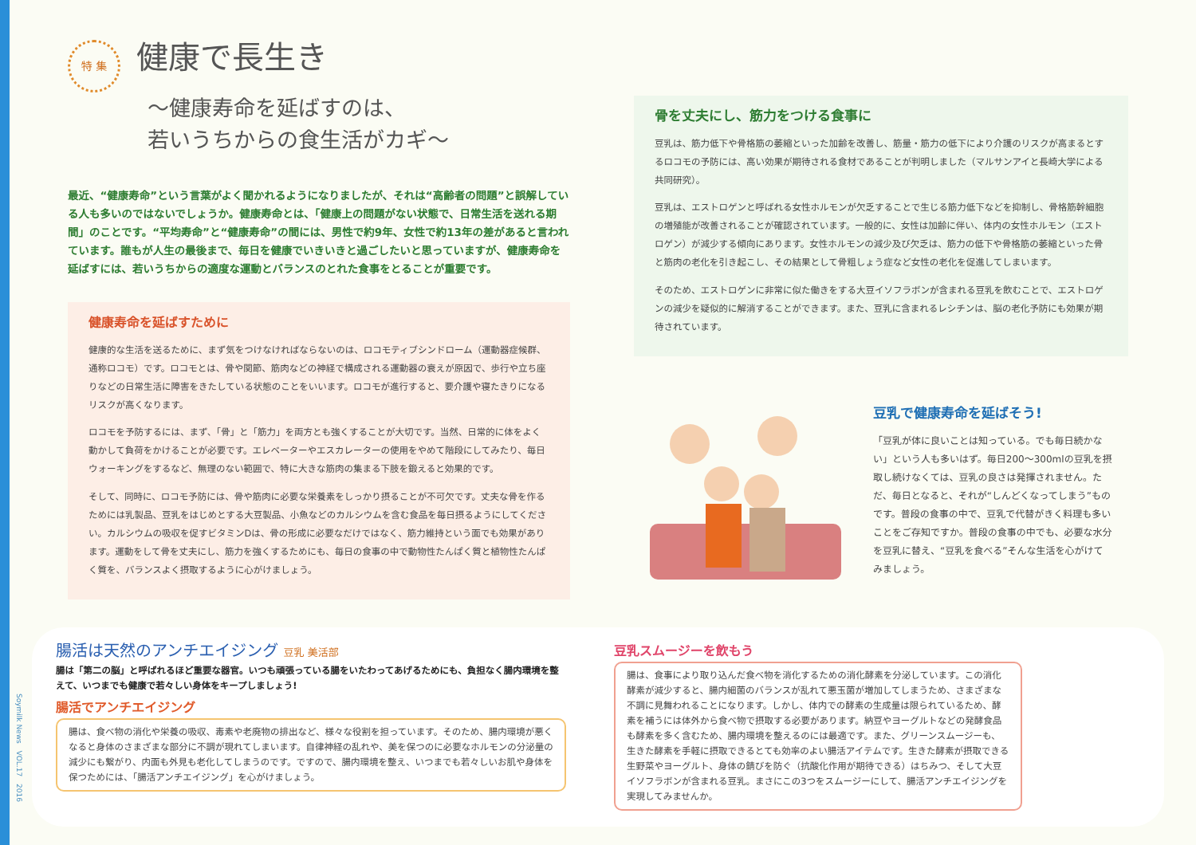特 集
健康で長生き
～健康寿命を延ばすのは、
若いうちからの食生活がカギ～
最近、“健康寿命”という言葉がよく聞かれるようになりましたが、それは“高齢者の問題”と誤解している人も多いのではないでしょうか。健康寿命とは、「健康上の問題がない状態で、日常生活を送れる期間」のことです。“平均寿命”と“健康寿命”の間には、男性で約9年、女性で約13年の差があると言われています。誰もが人生の最後まで、毎日を健康でいきいきと過ごしたいと思っていますが、健康寿命を延ばすには、若いうちからの適度な運動とバランスのとれた食事をとることが重要です。
健康寿命を延ばすために
健康的な生活を送るために、まず気をつけなければならないのは、ロコモティブシンドローム（運動器症候群、通称ロコモ）です。ロコモとは、骨や関節、筋肉などの神経で構成される運動器の衰えが原因で、歩行や立ち座りなどの日常生活に障害をきたしている状態のことをいいます。ロコモが進行すると、要介護や寝たきりになるリスクが高くなります。
ロコモを予防するには、まず、「骨」と「筋力」を両方とも強くすることが大切です。当然、日常的に体をよく動かして負荷をかけることが必要です。エレベーターやエスカレーターの使用をやめて階段にしてみたり、毎日ウォーキングをするなど、無理のない範囲で、特に大きな筋肉の集まる下肢を鍛えると効果的です。
そして、同時に、ロコモ予防には、骨や筋肉に必要な栄養素をしっかり摂ることが不可欠です。丈夫な骨を作るためには乳製品、豆乳をはじめとする大豆製品、小魚などのカルシウムを含む食品を毎日摂るようにしてください。カルシウムの吸収を促すビタミンDは、骨の形成に必要なだけではなく、筋力維持という面でも効果があります。運動をして骨を丈夫にし、筋力を強くするためにも、毎日の食事の中で動物性たんぱく質と植物性たんぱく質を、バランスよく摂取するように心がけましょう。
骨を丈夫にし、筋力をつける食事に
豆乳は、筋力低下や骨格筋の萎縮といった加齢を改善し、筋量・筋力の低下により介護のリスクが高まるとするロコモの予防には、高い効果が期待される食材であることが判明しました（マルサンアイと長崎大学による共同研究）。
豆乳は、エストロゲンと呼ばれる女性ホルモンが欠乏することで生じる筋力低下などを抑制し、骨格筋幹細胞の増殖能が改善されることが確認されています。一般的に、女性は加齢に伴い、体内の女性ホルモン（エストロゲン）が減少する傾向にあります。女性ホルモンの減少及び欠乏は、筋力の低下や骨格筋の萎縮といった骨と筋肉の老化を引き起こし、その結果として骨粗しょう症など女性の老化を促進してしまいます。
そのため、エストロゲンに非常に似た働きをする大豆イソフラボンが含まれる豆乳を飲むことで、エストロゲンの減少を疑似的に解消することができます。また、豆乳に含まれるレシチンは、脳の老化予防にも効果が期待されています。
豆乳で健康寿命を延ばそう!
「豆乳が体に良いことは知っている。でも毎日続かない」という人も多いはず。毎日200～300mlの豆乳を摂取し続けなくては、豆乳の良さは発揮されません。ただ、毎日となると、それが“しんどくなってしまう”ものです。普段の食事の中で、豆乳で代替がきく料理も多いことをご存知ですか。普段の食事の中でも、必要な水分を豆乳に替え、“豆乳を食べる”そんな生活を心がけてみましょう。
腸活は天然のアンチエイジング 豆乳 美活部
腸は「第二の脳」と呼ばれるほど重要な器官。いつも頑張っている腸をいたわってあげるためにも、負担なく腸内環境を整えて、いつまでも健康で若々しい身体をキープしましょう!
腸活でアンチエイジング
腸は、食べ物の消化や栄養の吸収、毒素や老廃物の排出など、様々な役割を担っています。そのため、腸内環境が悪くなると身体のさまざまな部分に不調が現れてしまいます。自律神経の乱れや、美を保つのに必要なホルモンの分泌量の減少にも繋がり、内面も外見も老化してしまうのです。ですので、腸内環境を整え、いつまでも若々しいお肌や身体を保つためには、「腸活アンチエイジング」を心がけましょう。
豆乳スムージーを飲もう
腸は、食事により取り込んだ食べ物を消化するための消化酵素を分泌しています。この消化酵素が減少すると、腸内細菌のバランスが乱れて悪玉菌が増加してしまうため、さまざまな不調に見舞われることになります。しかし、体内での酵素の生成量は限られているため、酵素を補うには体外から食べ物で摂取する必要があります。納豆やヨーグルトなどの発酵食品も酵素を多く含むため、腸内環境を整えるのには最適です。また、グリーンスムージーも、生きた酵素を手軽に摂取できるとても効率のよい腸活アイテムです。生きた酵素が摂取できる生野菜やヨーグルト、身体の錆びを防ぐ（抗酸化作用が期待できる）はちみつ、そして大豆イソフラボンが含まれる豆乳。まさにこの3つをスムージーにして、腸活アンチエイジングを実現してみませんか。
Soymilk News　VOL.17　2016